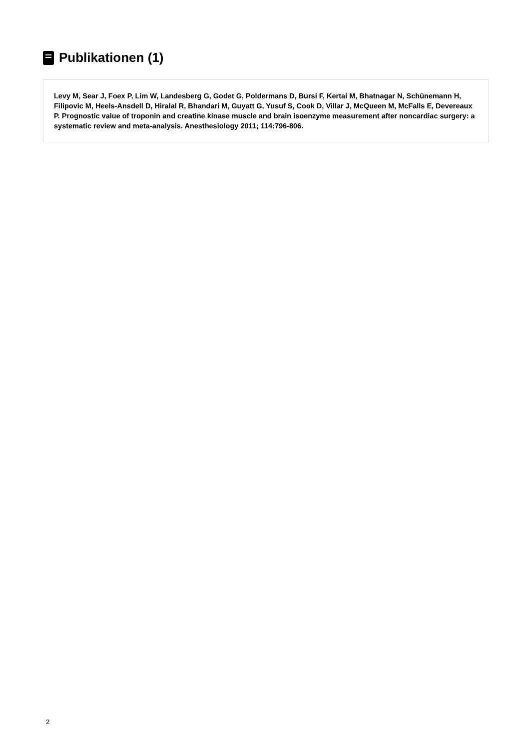Publikationen (1)
Levy M, Sear J, Foex P, Lim W, Landesberg G, Godet G, Poldermans D, Bursi F, Kertai M, Bhatnagar N, Schünemann H, Filipovic M, Heels-Ansdell D, Hiralal R, Bhandari M, Guyatt G, Yusuf S, Cook D, Villar J, McQueen M, McFalls E, Devereaux P. Prognostic value of troponin and creatine kinase muscle and brain isoenzyme measurement after noncardiac surgery: a systematic review and meta-analysis. Anesthesiology 2011; 114:796-806.
2